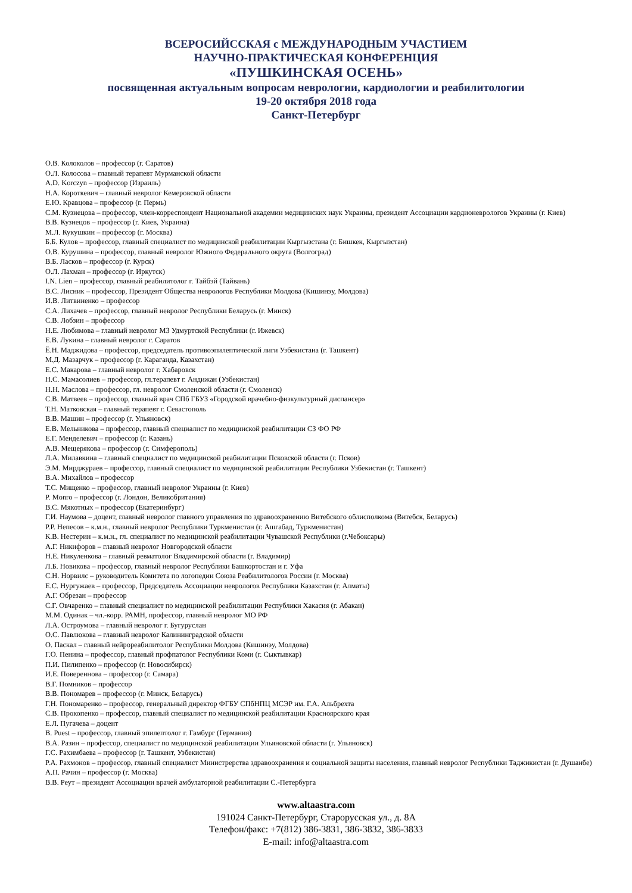ВСЕРОСИЙССКАЯ с МЕЖДУНАРОДНЫМ УЧАСТИЕМ
НАУЧНО-ПРАКТИЧЕСКАЯ КОНФЕРЕНЦИЯ
«ПУШКИНСКАЯ ОСЕНЬ»
посвященная актуальным вопросам неврологии, кардиологии и реабилитологии
19-20 октября 2018 года
Санкт-Петербург
О.В. Колоколов – профессор (г. Саратов)
О.Л. Колосова – главный терапевт Мурманской области
A.D. Korczyn – профессор (Израиль)
Н.А. Короткевич – главный невролог Кемеровской области
Е.Ю. Кравцова – профессор (г. Пермь)
С.М. Кузнецова – профессор, член-корреспондент Национальной академии медицинских наук Украины, президент Ассоциации кардионеврологов Украины (г. Киев)
В.В. Кузнецов – профессор (г. Киев, Украина)
М.Л. Кукушкин – профессор (г. Москва)
Б.Б. Кулов – профессор, главный специалист по медицинской реабилитации Кыргызстана (г. Бишкек, Кыргызстан)
О.В. Курушина – профессор, главный невролог Южного Федерального округа (Волгоград)
В.Б. Ласков – профессор (г. Курск)
О.Л. Лахман – профессор (г. Иркутск)
I.N. Lien – профессор, главный реабилитолог г. Тайбэй (Тайвань)
В.С. Лисник – профессор, Президент Общества неврологов Республики Молдова (Кишинэу, Молдова)
И.В. Литвиненко – профессор
С.А. Лихачев – профессор, главный невролог Республики Беларусь (г. Минск)
С.В. Лобзин – профессор
Н.Е. Любимова – главный невролог МЗ Удмуртской Республики (г. Ижевск)
Е.В. Лукина – главный невролог г. Саратов
Ё.Н. Маджидова – профессор, председатель противоэпилептической лиги Узбекистана (г. Ташкент)
М.Д. Мазарчук – профессор (г. Караганда, Казахстан)
Е.С. Макарова – главный невролог г. Хабаровск
Н.С. Мамасолиев – профессор, гл.терапевт г. Андижан (Узбекистан)
Н.Н. Маслова – профессор, гл. невролог Смоленской области (г. Смоленск)
С.В. Матвеев – профессор, главный врач СПб ГБУЗ «Городской врачебно-физкультурный диспансер»
Т.Н. Матковская – главный терапевт г. Севастополь
В.В. Машин – профессор (г. Ульяновск)
Е.В. Мельникова – профессор, главный специалист по медицинской реабилитации СЗ ФО РФ
Е.Г. Менделевич – профессор (г. Казань)
А.В. Мещерякова – профессор (г. Симферополь)
Л.А. Милавкина – главный специалист по медицинской реабилитации Псковской области (г. Псков)
Э.М. Мирджураев – профессор, главный специалист по медицинской реабилитации Республики Узбекистан (г. Ташкент)
В.А. Михайлов – профессор
Т.С. Мищенко – профессор, главный невролог Украины (г. Киев)
P. Monro – профессор (г. Лондон, Великобритания)
В.С. Мякотных – профессор (Екатеринбург)
Г.И. Наумова – доцент, главный невролог главного управления по здравоохранению Витебского облисполкома (Витебск, Беларусь)
Р.Р. Непесов – к.м.н., главный невролог Республики Туркменистан (г. Ашгабад, Туркменистан)
К.В. Нестерин – к.м.н., гл. специалист по медицинской реабилитации Чувашской Республики (г.Чебоксары)
А.Г. Никифоров – главный невролог Новгородской области
Н.Е. Никуленкова – главный ревматолог Владимирской области (г. Владимир)
Л.Б. Новикова – профессор, главный невролог Республики Башкортостан и г. Уфа
С.Н. Норвилс – руководитель Комитета по логопедии Союза Реабилитологов России (г. Москва)
Е.С. Нургужаев – профессор, Председатель Ассоциации неврологов Республики Казахстан (г. Алматы)
А.Г. Обрезан – профессор
С.Г. Овчаренко – главный специалист по медицинской реабилитации Республики Хакасия (г. Абакан)
М.М. Одинак – чл.-корр. РАМН, профессор, главный невролог МО РФ
Л.А. Остроумова – главный невролог г. Бугуруслан
О.С. Павлюкова – главный невролог Калининградской области
О. Паскал – главный нейрореабилитолог Республики Молдова (Кишинэу, Молдова)
Г.О. Пенина – профессор, главный профпатолог Республики Коми (г. Сыктывкар)
П.И. Пилипенко – профессор (г. Новосибирск)
И.Е. Повереннова – профессор (г. Самара)
В.Г. Помников – профессор
В.В. Пономарев – профессор (г. Минск, Беларусь)
Г.Н. Пономаренко – профессор, генеральный директор ФГБУ СПбНПЦ МСЭР им. Г.А. Альбрехта
С.В. Прокопенко – профессор, главный специалист по медицинской реабилитации Красноярского края
Е.Л. Пугачева – доцент
B. Puest – профессор, главный эпилептолог г. Гамбург (Германия)
В.А. Разин – профессор, специалист по медицинской реабилитации Ульяновской области (г. Ульяновск)
Г.С. Рахимбаева – профессор (г. Ташкент, Узбекистан)
Р.А. Рахмонов – профессор, главный специалист Министрерства здравоохранения и социальной защиты населения, главный невролог Республики Таджикистан (г. Душанбе)
А.П. Рачин – профессор (г. Москва)
В.В. Реут – президент Ассоциации врачей амбулаторной реабилитации С.-Петербурга
www.altaastra.com
191024 Санкт-Петербург, Старорусская ул., д. 8А
Телефон/факс: +7(812) 386-3831, 386-3832, 386-3833
E-mail: info@altaastra.com